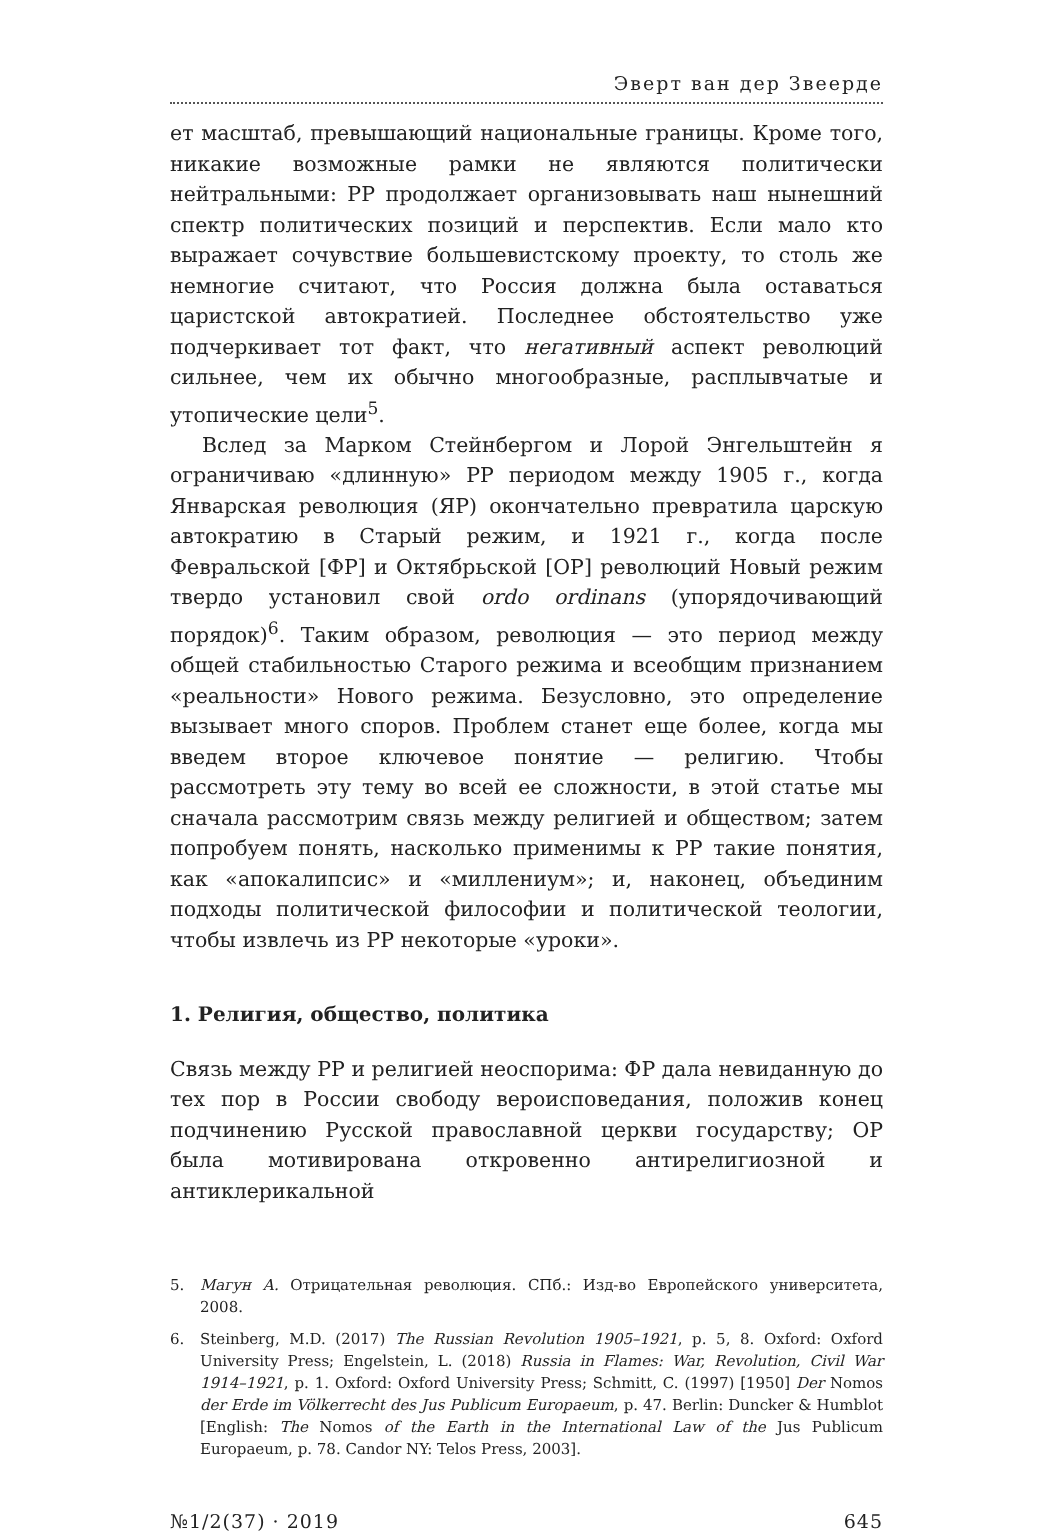Эверт ван дер Звеерде
ет масштаб, превышающий национальные границы. Кроме того, никакие возможные рамки не являются политически нейтральными: РР продолжает организовывать наш нынешний спектр политических позиций и перспектив. Если мало кто выражает сочувствие большевистскому проекту, то столь же немногие считают, что Россия должна была оставаться царистской автократией. Последнее обстоятельство уже подчеркивает тот факт, что негативный аспект революций сильнее, чем их обычно многообразные, расплывчатые и утопические цели<sup>5</sup>.
Вслед за Марком Стейнбергом и Лорой Энгельштейн я ограничиваю «длинную» РР периодом между 1905 г., когда Январская революция (ЯР) окончательно превратила царскую автократию в Старый режим, и 1921 г., когда после Февральской [ФР] и Октябрьской [ОР] революций Новый режим твердо установил свой ordo ordinans (упорядочивающий порядок)<sup>6</sup>. Таким образом, революция — это период между общей стабильностью Старого режима и всеобщим признанием «реальности» Нового режима. Безусловно, это определение вызывает много споров. Проблем станет еще более, когда мы введем второе ключевое понятие — религию. Чтобы рассмотреть эту тему во всей ее сложности, в этой статье мы сначала рассмотрим связь между религией и обществом; затем попробуем понять, насколько применимы к РР такие понятия, как «апокалипсис» и «миллениум»; и, наконец, объединим подходы политической философии и политической теологии, чтобы извлечь из РР некоторые «уроки».
1. Религия, общество, политика
Связь между РР и религией неоспорима: ФР дала невиданную до тех пор в России свободу вероисповедания, положив конец подчинению Русской православной церкви государству; ОР была мотивирована откровенно антирелигиозной и антиклерикальной
5. Магун А. Отрицательная революция. СПб.: Изд-во Европейского университета, 2008.
6. Steinberg, M.D. (2017) The Russian Revolution 1905–1921, p. 5, 8. Oxford: Oxford University Press; Engelstein, L. (2018) Russia in Flames: War, Revolution, Civil War 1914–1921, p. 1. Oxford: Oxford University Press; Schmitt, C. (1997) [1950] Der Nomos der Erde im Völkerrecht des Jus Publicum Europaeum, p. 47. Berlin: Duncker & Humblot [English: The Nomos of the Earth in the International Law of the Jus Publicum Europaeum, p. 78. Candor NY: Telos Press, 2003].
№1/2(37) · 2019 645